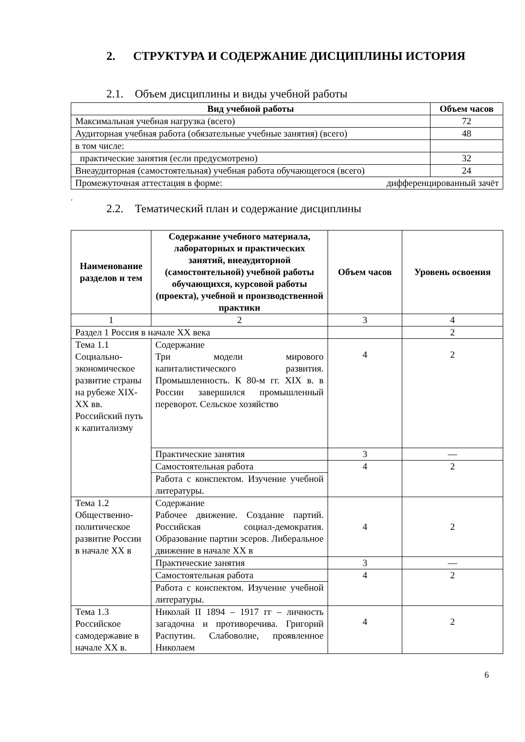2. СТРУКТУРА И СОДЕРЖАНИЕ ДИСЦИПЛИНЫ ИСТОРИЯ
2.1. Объем дисциплины и виды учебной работы
| Вид учебной работы | Объем часов |
| --- | --- |
| Максимальная учебная нагрузка (всего) | 72 |
| Аудиторная учебная работа (обязательные учебные занятия) (всего) | 48 |
| в том числе: | |
| практические занятия (если предусмотрено) | 32 |
| Внеаудиторная (самостоятельная) учебная работа обучающегося (всего) | 24 |
| Промежуточная аттестация в форме: дифференцированный зачёт | |
.
2.2. Тематический план и содержание дисциплины
| Наименование разделов и тем | Содержание учебного материала, лабораторных и практических занятий, внеаудиторной (самостоятельной) учебной работы обучающихся, курсовой работы (проекта), учебной и производственной практики | Объем часов | Уровень освоения |
| --- | --- | --- | --- |
| 1 | 2 | 3 | 4 |
| Раздел 1 Россия в начале XX века | | | 2 |
| Тема 1.1 Социально-экономическое развитие страны на рубеже XIX-XX вв. Российский путь к капитализму | Содержание Три модели мирового капиталистического развития. Промышленность. К 80-м гг. XIX в. в России завершился промышленный переворот. Сельское хозяйство | 4 | 2 |
| | Практические занятия | 3 | — |
| | Самостоятельная работа | 4 | 2 |
| | Работа с конспектом. Изучение учебной литературы. | | |
| Тема 1.2 Общественно-политическое развитие России в начале XX в | Содержание Рабочее движение. Создание партий. Российская социал-демократия. Образование партии эсеров. Либеральное движение в начале XX в | 4 | 2 |
| | Практические занятия | 3 | — |
| | Самостоятельная работа | 4 | 2 |
| | Работа с конспектом. Изучение учебной литературы. | | |
| Тема 1.3 Российское самодержавие в начале XX в. | Николай II 1894 – 1917 гг – личность загадочна и противоречива. Григорий Распутин. Слабоволие, проявленное Николаем | 4 | 2 |
6